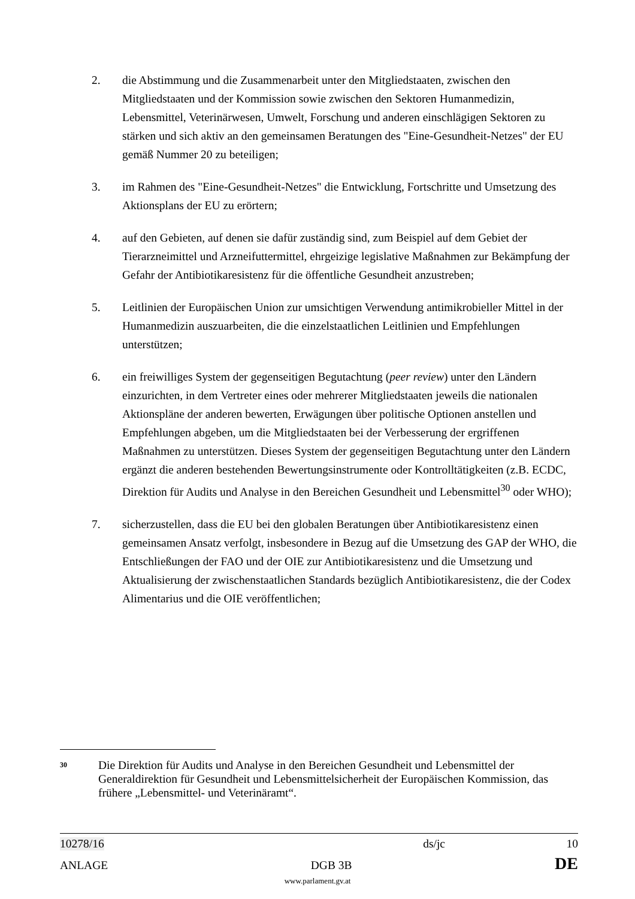2. die Abstimmung und die Zusammenarbeit unter den Mitgliedstaaten, zwischen den Mitgliedstaaten und der Kommission sowie zwischen den Sektoren Humanmedizin, Lebensmittel, Veterinärwesen, Umwelt, Forschung und anderen einschlägigen Sektoren zu stärken und sich aktiv an den gemeinsamen Beratungen des "Eine-Gesundheit-Netzes" der EU gemäß Nummer 20 zu beteiligen;
3. im Rahmen des "Eine-Gesundheit-Netzes" die Entwicklung, Fortschritte und Umsetzung des Aktionsplans der EU zu erörtern;
4. auf den Gebieten, auf denen sie dafür zuständig sind, zum Beispiel auf dem Gebiet der Tierarzneimittel und Arzneifuttermittel, ehrgeizige legislative Maßnahmen zur Bekämpfung der Gefahr der Antibiotikaresistenz für die öffentliche Gesundheit anzustreben;
5. Leitlinien der Europäischen Union zur umsichtigen Verwendung antimikrobieller Mittel in der Humanmedizin auszuarbeiten, die die einzelstaatlichen Leitlinien und Empfehlungen unterstützen;
6. ein freiwilliges System der gegenseitigen Begutachtung (peer review) unter den Ländern einzurichten, in dem Vertreter eines oder mehrerer Mitgliedstaaten jeweils die nationalen Aktionspläne der anderen bewerten, Erwägungen über politische Optionen anstellen und Empfehlungen abgeben, um die Mitgliedstaaten bei der Verbesserung der ergriffenen Maßnahmen zu unterstützen. Dieses System der gegenseitigen Begutachtung unter den Ländern ergänzt die anderen bestehenden Bewertungsinstrumente oder Kontrolltätigkeiten (z.B. ECDC, Direktion für Audits und Analyse in den Bereichen Gesundheit und Lebensmittel<sup>30</sup> oder WHO);
7. sicherzustellen, dass die EU bei den globalen Beratungen über Antibiotikaresistenz einen gemeinsamen Ansatz verfolgt, insbesondere in Bezug auf die Umsetzung des GAP der WHO, die Entschließungen der FAO und der OIE zur Antibiotikaresistenz und die Umsetzung und Aktualisierung der zwischenstaatlichen Standards bezüglich Antibiotikaresistenz, die der Codex Alimentarius und die OIE veröffentlichen;
30
Die Direktion für Audits und Analyse in den Bereichen Gesundheit und Lebensmittel der Generaldirektion für Gesundheit und Lebensmittelsicherheit der Europäischen Kommission, das frühere „Lebensmittel- und Veterinäramt“.
10278/16 ds/jc 10
ANLAGE DGB 3B DE
www.parlament.gv.at